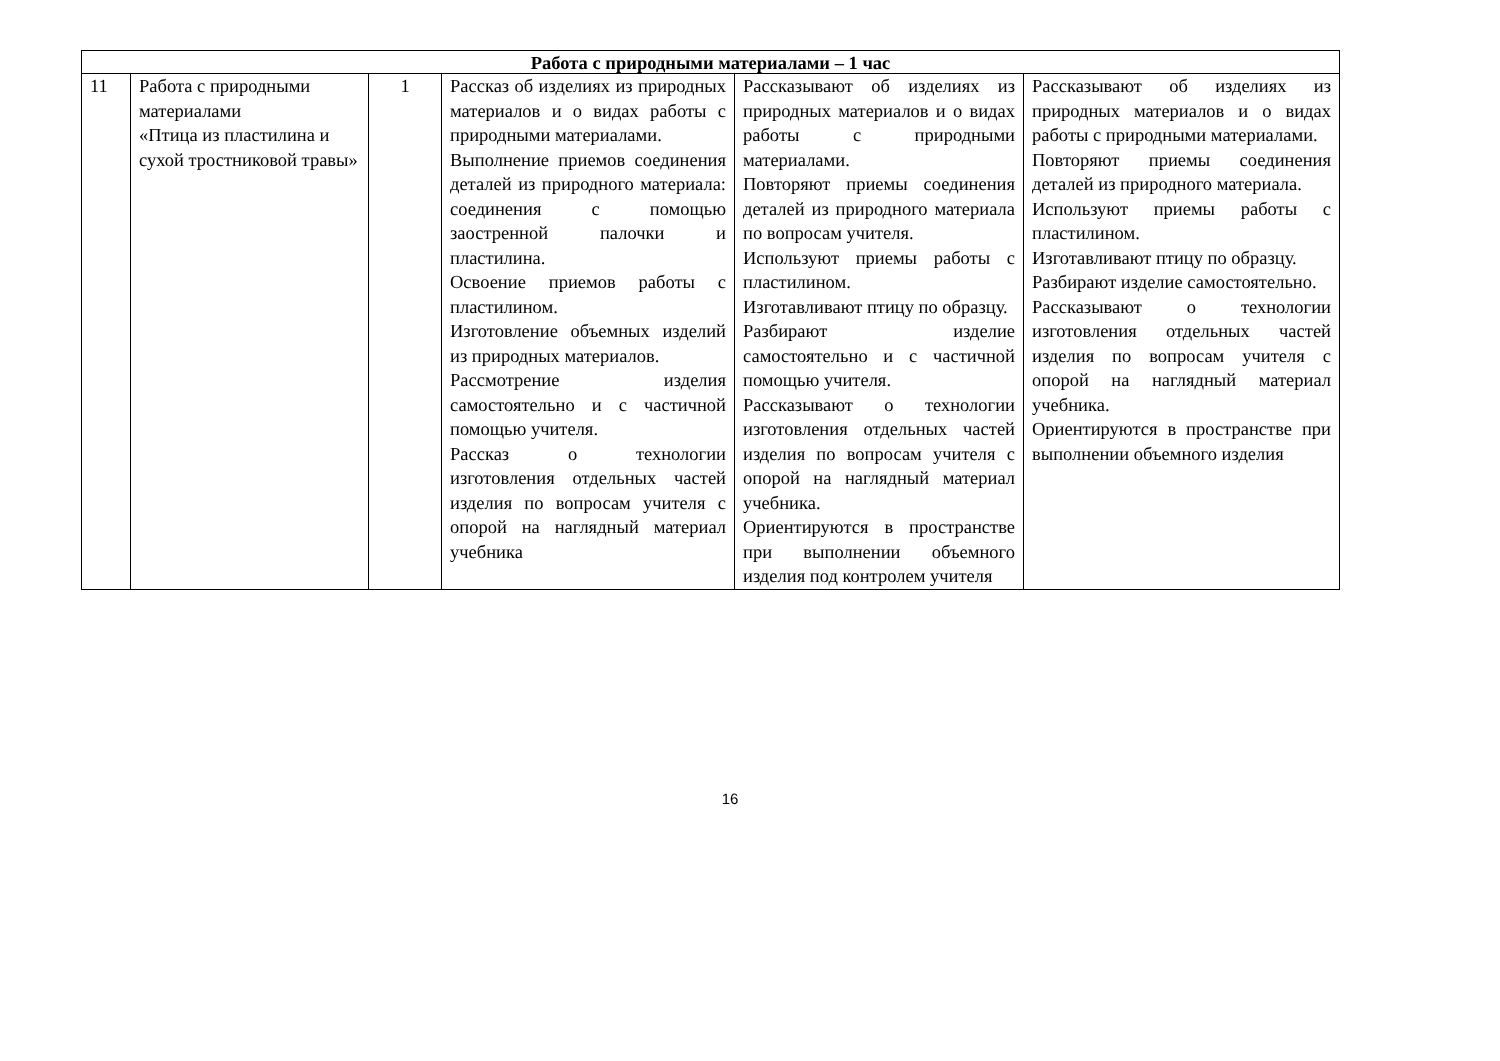| Работа с природными материалами – 1 час | | | | | |
| --- | --- | --- | --- | --- | --- |
| 11 | Работа с природными материалами «Птица из пластилина и сухой тростниковой травы» | 1 | Рассказ об изделиях из природных материалов и о видах работы с природными материалами. Выполнение приемов соединения деталей из природного материала: соединения с помощью заостренной палочки и пластилина. Освоение приемов работы с пластилином. Изготовление объемных изделий из природных материалов. Рассмотрение изделия самостоятельно и с частичной помощью учителя. Рассказ о технологии изготовления отдельных частей изделия по вопросам учителя с опорой на наглядный материал учебника | Рассказывают об изделиях из природных материалов и о видах работы с природными материалами. Повторяют приемы соединения деталей из природного материала по вопросам учителя. Используют приемы работы с пластилином. Изготавливают птицу по образцу. Разбирают изделие самостоятельно и с частичной помощью учителя. Рассказывают о технологии изготовления отдельных частей изделия по вопросам учителя с опорой на наглядный материал учебника. Ориентируются в пространстве при выполнении объемного изделия под контролем учителя | Рассказывают об изделиях из природных материалов и о видах работы с природными материалами. Повторяют приемы соединения деталей из природного материала. Используют приемы работы с пластилином. Изготавливают птицу по образцу. Разбирают изделие самостоятельно. Рассказывают о технологии изготовления отдельных частей изделия по вопросам учителя с опорой на наглядный материал учебника. Ориентируются в пространстве при выполнении объемного изделия |
16